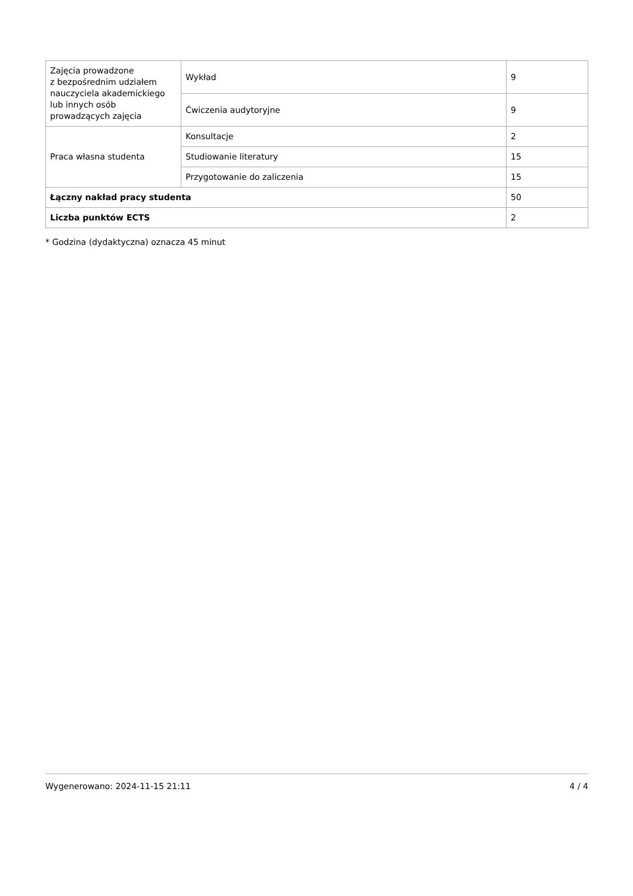| Zajęcia prowadzone z bezpośrednim udziałem nauczyciela akademickiego lub innych osób prowadzących zajęcia | Wykład | 9 |
| | Ćwiczenia audytoryjne | 9 |
| Praca własna studenta | Konsultacje | 2 |
| | Studiowanie literatury | 15 |
| | Przygotowanie do zaliczenia | 15 |
| Łączny nakład pracy studenta | | 50 |
| Liczba punktów ECTS | | 2 |
* Godzina (dydaktyczna) oznacza 45 minut
Wygenerowano: 2024-11-15 21:11 4 / 4